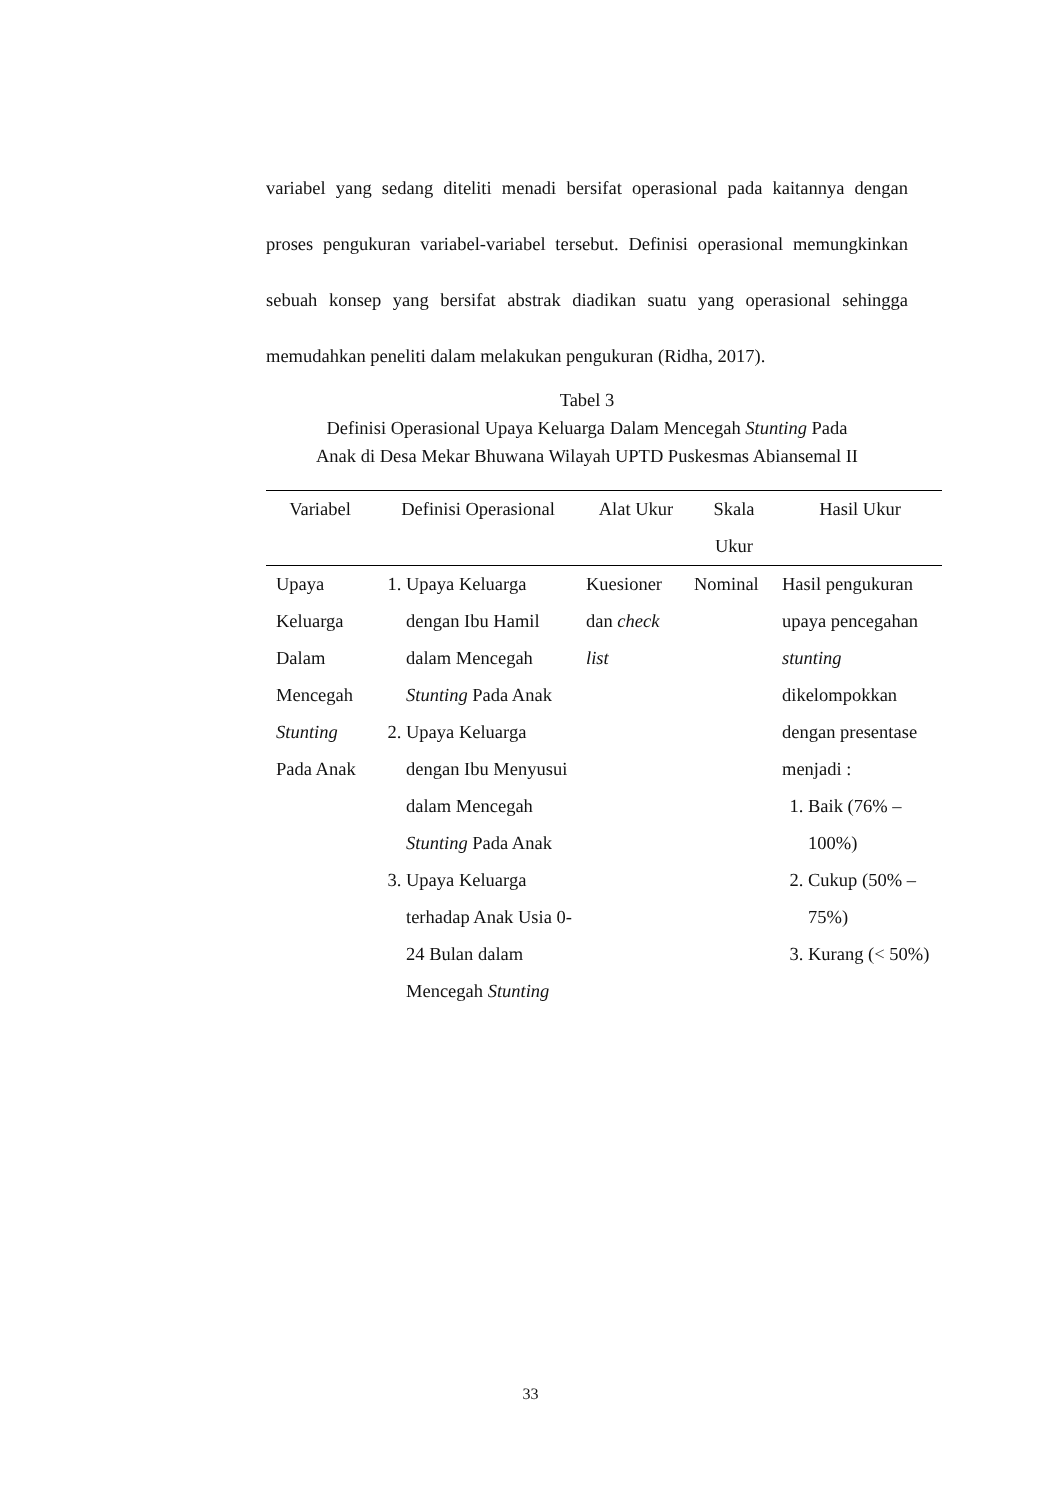variabel yang sedang diteliti menadi bersifat operasional pada kaitannya dengan proses pengukuran variabel-variabel tersebut. Definisi operasional memungkinkan sebuah konsep yang bersifat abstrak diadikan suatu yang operasional sehingga memudahkan peneliti dalam melakukan pengukuran (Ridha, 2017).
Tabel 3
Definisi Operasional Upaya Keluarga Dalam Mencegah Stunting Pada
Anak di Desa Mekar Bhuwana Wilayah UPTD Puskesmas Abiansemal II
| Variabel | Definisi Operasional | Alat Ukur | Skala Ukur | Hasil Ukur |
| --- | --- | --- | --- | --- |
| Upaya Keluarga Dalam Mencegah Stunting Pada Anak | 1. Upaya Keluarga dengan Ibu Hamil dalam Mencegah Stunting Pada Anak 2. Upaya Keluarga dengan Ibu Menyusui dalam Mencegah Stunting Pada Anak 3. Upaya Keluarga terhadap Anak Usia 0-24 Bulan dalam Mencegah Stunting | Kuesioner dan check list | Nominal | Hasil pengukuran upaya pencegahan stunting dikelompokkan dengan presentase menjadi : 1. Baik (76% – 100%) 2. Cukup (50% – 75%) 3. Kurang (< 50%) |
33